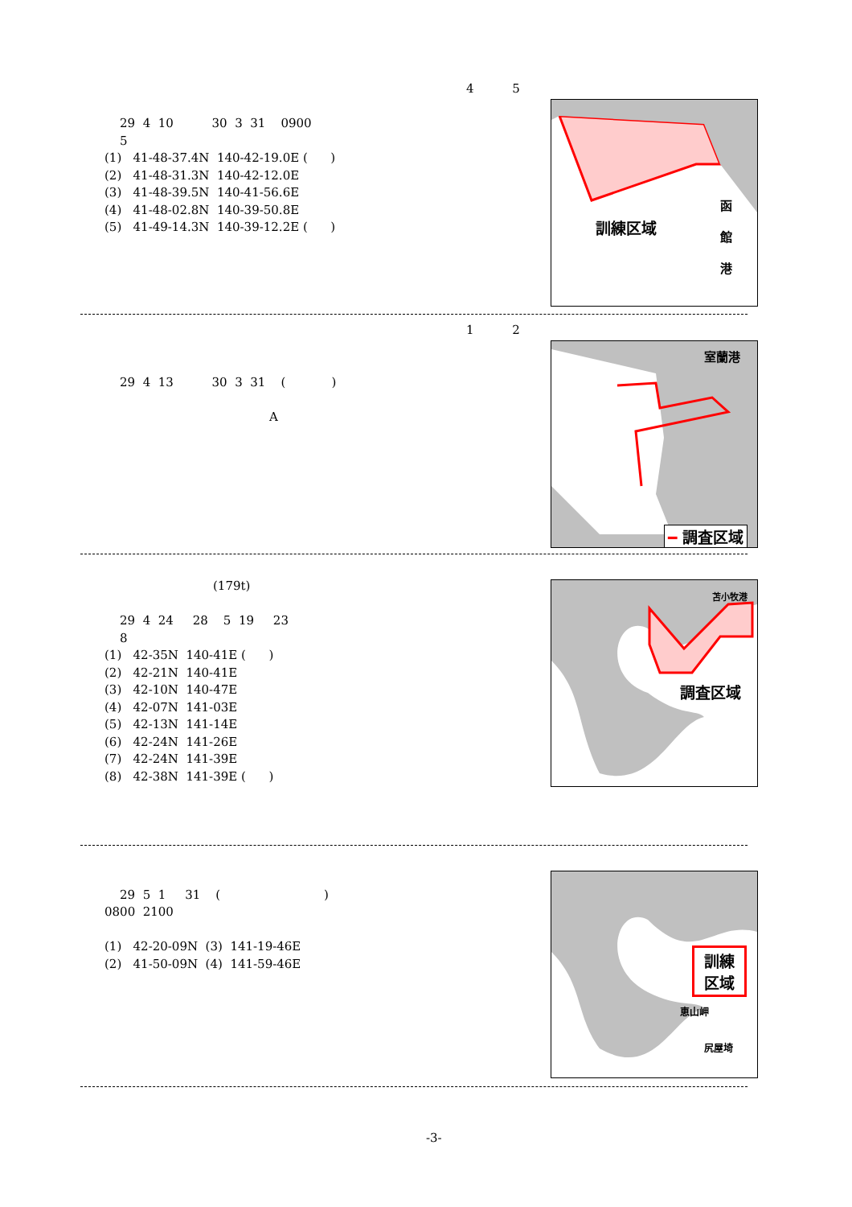4 5
29 4 10 30 3 31 0900
5
(1) 41-48-37.4N 140-42-19.0E ( )
(2) 41-48-31.3N 140-42-12.0E
(3) 41-48-39.5N 140-41-56.6E
(4) 41-48-02.8N 140-39-50.8E
(5) 41-49-14.3N 140-39-12.2E ( )
訓練区域
函
館
港
1 2
29 4 13 30 3 31 ( )
A
室蘭港
━ 調査区域
(179t)
29 4 24 28 5 19 23
8
(1) 42-35N 140-41E ( )
(2) 42-21N 140-41E
(3) 42-10N 140-47E
(4) 42-07N 141-03E
(5) 42-13N 141-14E
(6) 42-24N 141-26E
(7) 42-24N 141-39E
(8) 42-38N 141-39E ( )
調査区域
苫小牧港
29 5 1 31 ( )
0800 2100
(1) 42-20-09N (3) 141-19-46E
(2) 41-50-09N (4) 141-59-46E
訓練
区域
恵山岬
尻屋埼
-3-